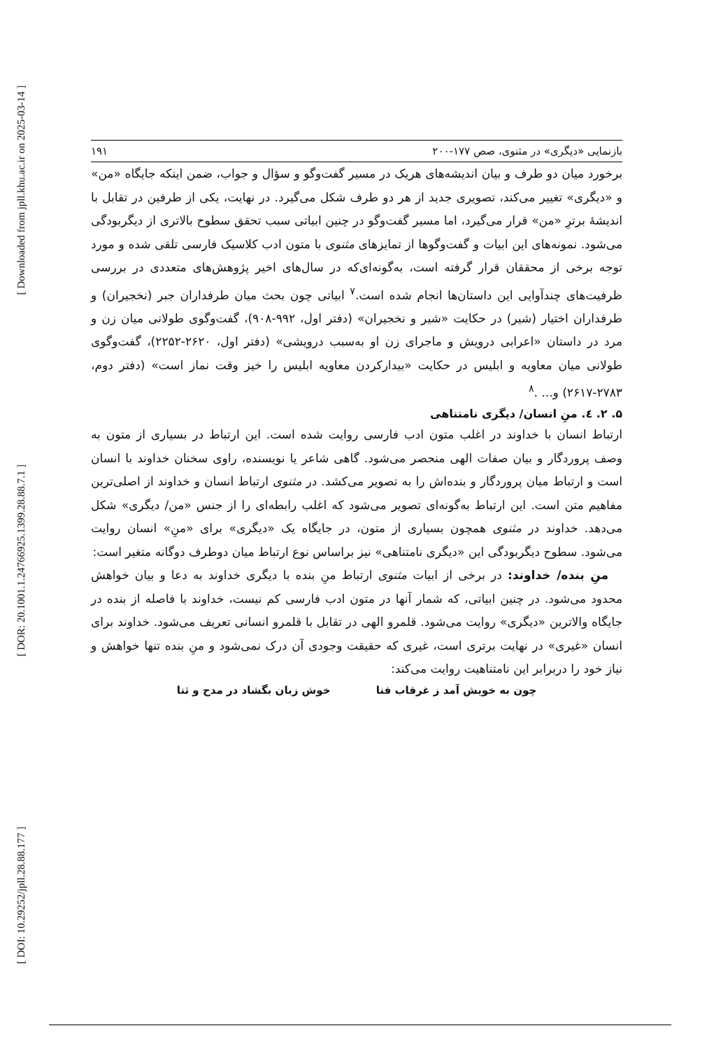[ Downloaded from jpll.khu.ac.ir on 2025-03-14 ]
[ DOR: 20.1001.1.24766925.1399.28.88.7.1 ]
[ DOI: 10.29252/jpll.28.88.177 ]
بازنمایی «دیگری» در مثنوی، صص ۱۷۷-۲۰۰ ۱۹۱
برخورد میان دو طرف و بیان اندیشه‌های هریک در مسیر گفت‌وگو و سؤال و جواب، ضمن اینکه جایگاه «من» و «دیگری» تغییر می‌کند، تصویری جدید از هر دو طرف شکل می‌گیرد. در نهایت، یکی از طرفین در تقابل با اندیشهٔ برترِ «من» قرار می‌گیرد، اما مسیر گفت‌وگو در چنین ابیاتی سبب تحقق سطوح بالاتری از دیگربودگی می‌شود. نمونه‌های این ابیات و گفت‌وگوها از تمایزهای مثنوی با متون ادب کلاسیک فارسی تلقی شده و مورد توجه برخی از محققان قرار گرفته است، به‌گونه‌ای‌که در سال‌های اخیر پژوهش‌های متعددی در بررسی ظرفیت‌های چندآوایی این داستان‌ها انجام شده است.<sup>۷</sup> ابیاتی چون بحث میان طرفداران جبر (نخجیران) و طرفداران اختیار (شیر) در حکایت «شیر و نخجیران» (دفتر اول، ۹۹۲-۹۰۸)، گفت‌وگوی طولانی میان زن و مرد در داستان «اعرابی درویش و ماجرای زن او به‌سبب درویشی» (دفتر اول، ۲۶۲۰-۲۲۵۲)، گفت‌وگوی طولانی میان معاویه و ابلیس در حکایت «بیدارکردن معاویه ابلیس را خیز وقت نماز است» (دفتر دوم، ۲۷۸۳-۲۶۱۷) و... .<sup>۸</sup>
۵. ۲. ٤. منِ انسان/ دیگری نامتناهی
ارتباط انسان با خداوند در اغلب متون ادب فارسی روایت شده است. این ارتباط در بسیاری از متون به وصف پروردگار و بیان صفات الهی منحصر می‌شود. گاهی شاعر یا نویسنده، راوی سخنان خداوند با انسان است و ارتباط میان پروردگار و بنده‌اش را به تصویر می‌کشد. در مثنوی ارتباط انسان و خداوند از اصلی‌ترین مفاهیم متن است. این ارتباط به‌گونه‌ای تصویر می‌شود که اغلب رابطه‌ای را از جنس «من/ دیگری» شکل می‌دهد. خداوند در مثنوی همچون بسیاری از متون، در جایگاه یک «دیگری» برای «منِ» انسان روایت می‌شود. سطوح دیگربودگی این «دیگری نامتناهی» نیز براساس نوع ارتباط میان دوطرف دوگانه متغیر است:
منِ بنده/ خداوند: در برخی از ابیات مثنوی ارتباط منِ بنده با دیگری خداوند به دعا و بیان خواهش محدود می‌شود. در چنین ابیاتی، که شمار آنها در متون ادب فارسی کم نیست، خداوند با فاصله از بنده در جایگاه والاترین «دیگری» روایت می‌شود. قلمرو الهی در تقابل با قلمرو انسانی تعریف می‌شود. خداوند برای انسان «غیری» در نهایت برتری است، غیری که حقیقت وجودی آن درک نمی‌شود و منِ بنده تنها خواهش و نیاز خود را دربرابر این نامتناهیت روایت می‌کند:
چون به خویش آمد ز غرقاب فنا خوش زبان بگشاد در مدح و ثنا